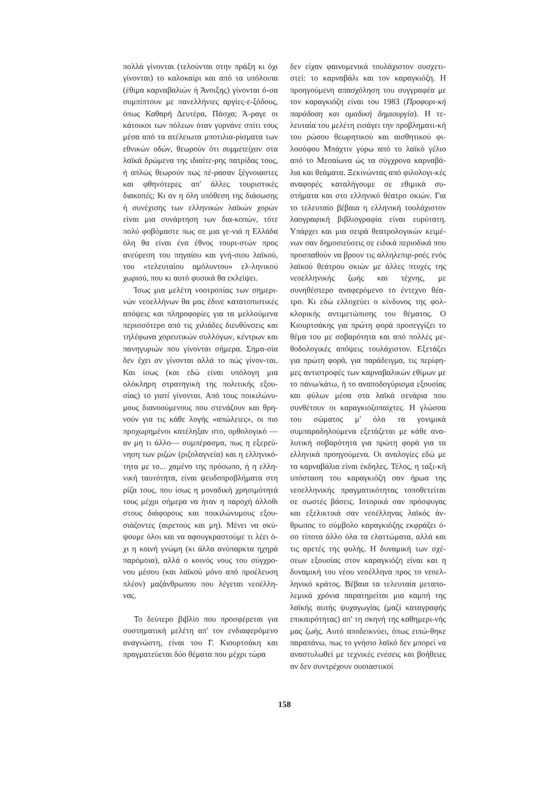πολλά γίνονται (τελούνται στην πράξη κι όχι γίνονται) το καλοκαίρι και από τα υπόλοιπα (έθιμα καρναβαλιών ή Άνοιξης) γίνονται ό-σα συμπίπτουν με πανελλήνιες αργίες-ε-ξόδους, όπως Καθαρή Δευτέρα, Πάσχα; Ά-ραγε οι κάτοικοι των πόλεων όταν γυρνάνε σπίτι τους μέσα από τα ατέλειωτα μποτιλια-ρίσματα των εθνικών οδών, θεωρούν ότι συμμετείχαν στα λαϊκά δρώμενα της ιδιαίτε-ρης πατρίδας τους, ή απλώς θεωρούν πως πέ-ρασαν ξέγνοιαστες και φθηνότερες απ' άλλες τουριστικές διακοπές; Κι αν η όλη υπόθεση της διάσωσης ή συνέχισης των ελληνικών λαϊκών χορών είναι μια συνάρτηση των δια-κοπών, τότε πολύ φοβόμαστε πως σε μια γε-νιά η Ελλάδα όλη θα είναι ένα έθνος τουρι-στών προς ανεύρεση του πηγαίου και γνή-σιου λαϊκού, του «τελευταίου αμόλυντου» ελ-ληνικού χωριού, που κι αυτό φυσικά θα εκλείψει.
Ίσως μια μελέτη νοοτροπίας των σημερι-νών νεοελλήνων θα μας έδινε κατατοπιστικές απόψεις και πληροφορίες για τα μελλούμενα περισσότερο από τις χιλιάδες διευθύνσεις και τηλέφωνα χορευτικών συλλόγων, κέντρων και πανηγυριών που γίνονται σήμερα. Σημα-σία δεν έχει αν γίνονται αλλά το πώς γίνον-ται. Και ίσως (και εδώ είναι υπόλογη μια ολόκληρη στρατηγική της πολιτικής εξου-σίας) το γιατί γίνονται. Από τους ποικιλώνυ-μους διανοούμενους που στενάζουν και θρη-νούν για τις κάθε λογής «απώλειες», οι πιο προχωρημένοι κατέληξαν στο, ορθολογικό —αν μη τι άλλο— συμπέρασμα, πως η εξερεύ-νηση των ριζών (ριζολαγνεία) και η ελληνικό-τητα με το... χαμένο της πρόσωπο, ή η ελλη-νική ταυτότητα, είναι ψευδοπροβλήματα στη ρίζα τους, που ίσως η μοναδική χρησιμότητά τους μέχρι σήμερα να ήταν η παροχή άλλοθι στους διάφορους και ποικιλώνυμους εξου-σιάζοντες (αιρετούς και μη). Μένει να σκύ-ψουμε όλοι και να αφουγκραστούμε τι λέει ό-χι η κοινή γνώμη (κι άλλα ανύπαρκτα ηχηρά παρόμοια), αλλά ο κοινός νους του σύγχρο-νου μέσου (και λαϊκού μόνο από προέλευση πλέον) μαζάνθρωπου που λέγεται νεοέλλη-νας.
Το δεύτερο βιβλίο που προσφέρεται για συστηματική μελέτη απ' τον ενδιαφερόμενο αναγνώστη, είναι του Γ. Κιουρτσάκη και πραγματεύεται δύο θέματα που μέχρι τώρα
δεν είχαν φαινομενικά τουλάχιστον συσχετι-στεί: το καρναβάλι και τον καραγκιόζη. Η προηγούμενη απασχόληση του συγγραφέα με τον καραγκιόζη είναι του 1983 (Προφορι-κή παράδοση και ομαδική δημιουργία). Η τε-λευταία του μελέτη εισάγει την προβληματι-κή του ρώσου θεωρητικού και αισθητικού φι-λοσόφου Μπάχτιν γύρω από το λαϊκό γέλιο από το Μεσαίωνα ώς τα σύγχρονα καρναβά-λια και θεάματα. Ξεκινώντας από φιλολογι-κές αναφορές καταλήγουμε σε εθιμικά συ-στήματα και στο ελληνικό θέατρο σκιών. Για το τελευταίο βέβαια η ελληνική τουλάχιστον λαογραφική βιβλιογραφία είναι ευρύτατη. Υπάρχει και μια σειρά θεατρολογικών κειμέ-νων σαν δημοσιεύσεις σε ειδικά περιοδικά που προσπαθούν να βρουν τις αλληλεπιρ-ροές ενός λαϊκού θεάτρου σκιών με άλλες πτυχές της νεοελληνικής ζωής και τέχνης, με συνηθέστερο αναφερόμενο το έντεχνο θέα-τρο. Κι εδώ ελλοχεύει ο κίνδυνος της φολ-κλορικής αντιμετώπισης του θέματος. Ο Κιουρτσάκης για πρώτη φορά προσεγγίζει το θέμα του με σοβαρότητα και από πολλές με-θοδολογικές απόψεις τουλάχιστον. Εξετάζει για πρώτη φορά, για παράδειγμα, τις περίφη-μες αντιστροφές των καρναβαλικών εθίμων με το πάνω/κάτω, ή το αναποδογύρισμα εξουσίας και φύλων μέσα στα λαϊκά σενάρια που συνθέτουν οι καραγκιοζοπαίχτες. Η γλώσσα του σώματος μ' όλα τα γονιμικά συμπαραδηλούμενα εξετάζεται με κάθε ανα-λυτική σοβαρότητα για πρώτη φορά για τα ελληνικά προηγούμενα. Οι αναλογίες εδώ με τα καρναβάλια είναι έκδηλες. Τέλος, η ταξι-κή υπόσταση του καραγκιόζη σαν ήρωα της νεοελληνικής πραγματικότητας τοποθετείται σε σωστές βάσεις. Ιστορικά σαν πρόσφυγας και εξελικτικά σαν νεοέλληνας λαϊκός άν-θρωπος το σύμβολο καραγκιόζης εκφράζει ό-σο τίποτα άλλο όλα τα ελαττώματα, αλλά και τις αρετές της φυλής. Η δυναμική των σχέ-σεων εξουσίας στον καραγκιόζη είναι και η δυναμική του νέου νεοέλληνα προς το νεοελ-ληνικό κράτος. Βέβαια τα τελευταία μεταπο-λεμικά χρόνια παρατηρείται μια καμπή της λαϊκής αυτής ψυχαγωγίας (μαζί καταγραφής επικαιρότητας) απ' τη σκηνή της καθημερι-νής μας ζωής. Αυτό αποδεικνύει, όπως ειπώ-θηκε παραπάνω, πως το γνήσιο λαϊκό δεν μπορεί να αναστυλωθεί με τεχνικές ενέσεις και βοήθειες αν δεν συντρέχουν ουσιαστικοί
158